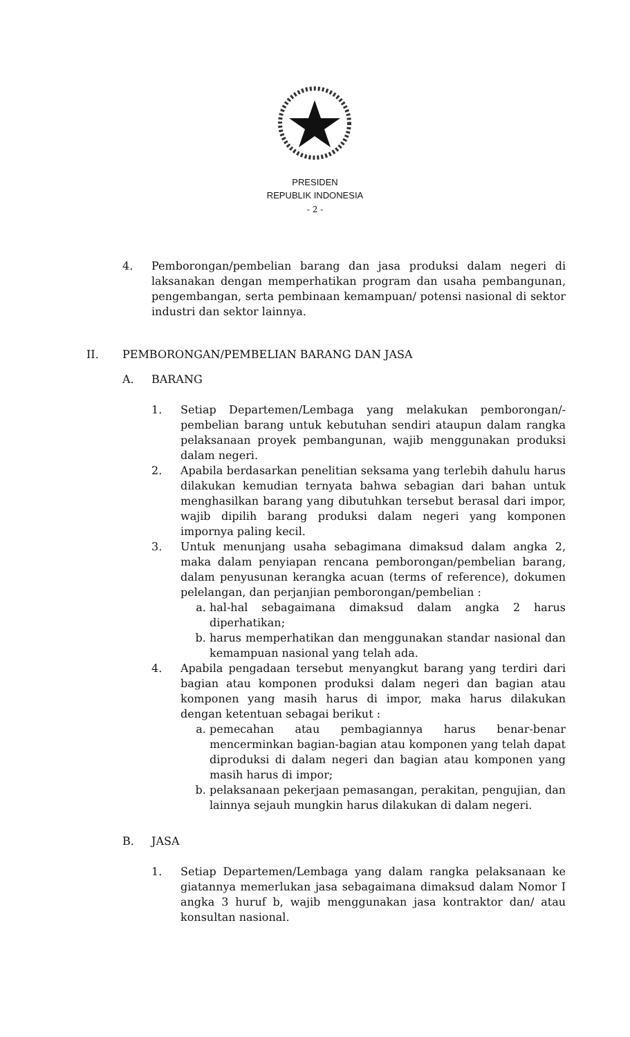PRESIDEN
REPUBLIK INDONESIA
- 2 -
4. Pemborongan/pembelian barang dan jasa produksi dalam negeri di laksanakan dengan memperhatikan program dan usaha pembangunan, pengembangan, serta pembinaan kemampuan/ potensi nasional di sektor industri dan sektor lainnya.
II. PEMBORONGAN/PEMBELIAN BARANG DAN JASA
A. BARANG
1. Setiap Departemen/Lembaga yang melakukan pemborongan/-pembelian barang untuk kebutuhan sendiri ataupun dalam rangka pelaksanaan proyek pembangunan, wajib menggunakan produksi dalam negeri.
2. Apabila berdasarkan penelitian seksama yang terlebih dahulu harus dilakukan kemudian ternyata bahwa sebagian dari bahan untuk menghasilkan barang yang dibutuhkan tersebut berasal dari impor, wajib dipilih barang produksi dalam negeri yang komponen impornya paling kecil.
3. Untuk menunjang usaha sebagimana dimaksud dalam angka 2, maka dalam penyiapan rencana pemborongan/pembelian barang, dalam penyusunan kerangka acuan (terms of reference), dokumen pelelangan, dan perjanjian pemborongan/pembelian :
a. hal-hal sebagaimana dimaksud dalam angka 2 harus diperhatikan;
b. harus memperhatikan dan menggunakan standar nasional dan kemampuan nasional yang telah ada.
4. Apabila pengadaan tersebut menyangkut barang yang terdiri dari bagian atau komponen produksi dalam negeri dan bagian atau komponen yang masih harus di impor, maka harus dilakukan dengan ketentuan sebagai berikut :
a. pemecahan atau pembagiannya harus benar-benar mencerminkan bagian-bagian atau komponen yang telah dapat diproduksi di dalam negeri dan bagian atau komponen yang masih harus di impor;
b. pelaksanaan pekerjaan pemasangan, perakitan, pengujian, dan lainnya sejauh mungkin harus dilakukan di dalam negeri.
B. JASA
1. Setiap Departemen/Lembaga yang dalam rangka pelaksanaan ke giatannya memerlukan jasa sebagaimana dimaksud dalam Nomor I angka 3 huruf b, wajib menggunakan jasa kontraktor dan/ atau konsultan nasional.